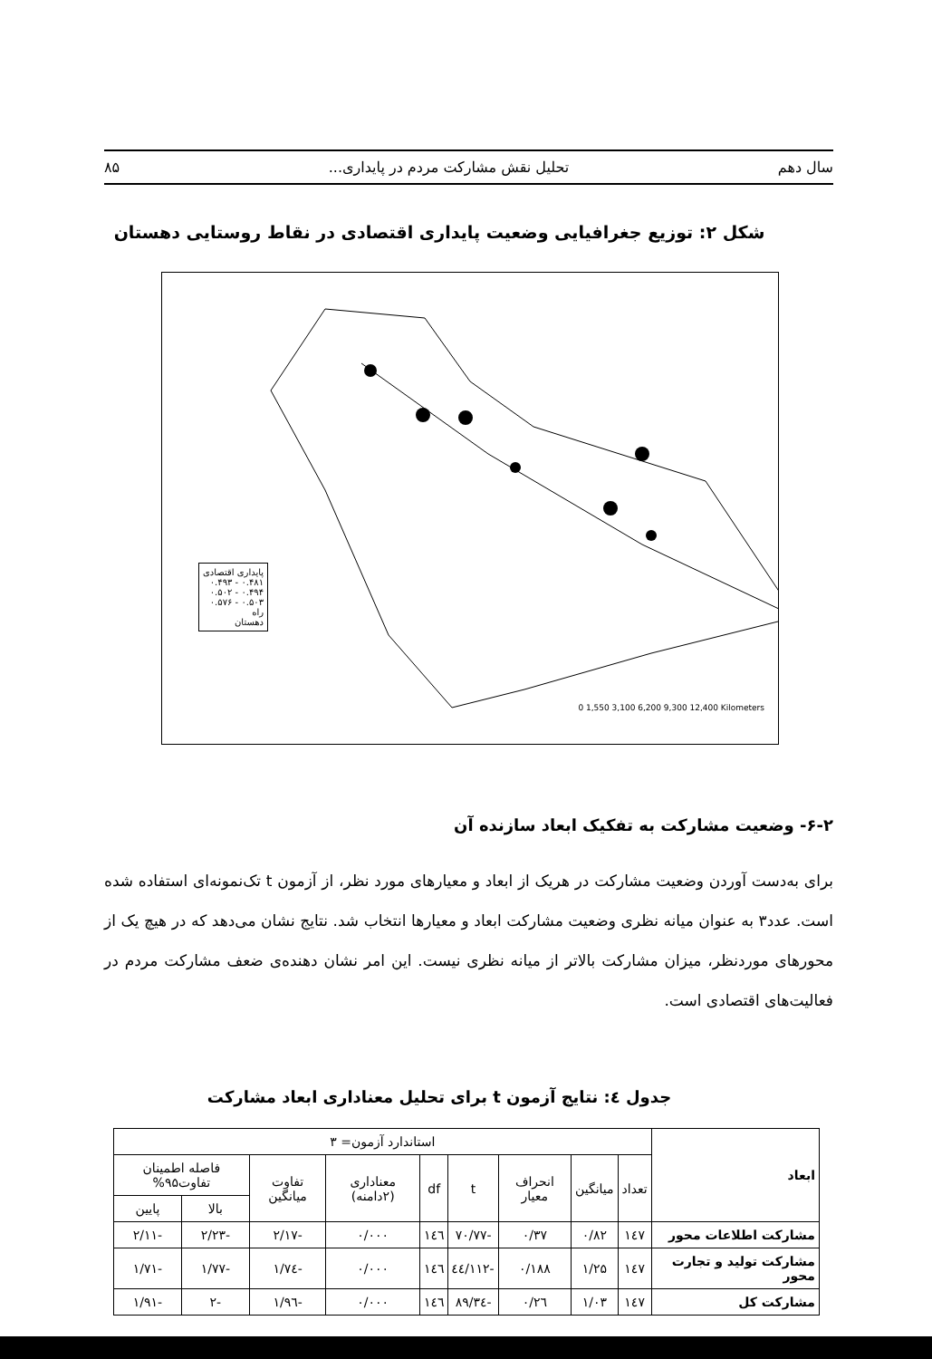سال دهم تحلیل نقش مشارکت مردم در پایداری... ۸۵
شکل ۲: توزیع جغرافیایی وضعیت پایداری اقتصادی در نقاط روستایی دهستان
پایداری اقتصادی
۰.۴۸۱ - ۰.۴۹۳
۰.۴۹۴ - ۰.۵۰۲
۰.۵۰۳ - ۰.۵۷۶
راه
دهستان
0 1,550 3,100 6,200 9,300 12,400 Kilometers
۶-۲- وضعیت مشارکت به تفکیک ابعاد سازنده آن
برای به‌دست آوردن وضعیت مشارکت در هریک از ابعاد و معیارهای مورد نظر، از آزمون t تک‌نمونه‌ای استفاده شده است. عدد۳ به عنوان میانه نظری وضعیت مشارکت ابعاد و معیارها انتخاب شد. نتایج نشان می‌دهد که در هیچ یک از محورهای موردنظر، میزان مشارکت بالاتر از میانه نظری نیست. این امر نشان دهنده‌ی ضعف مشارکت مردم در فعالیت‌های اقتصادی است.
جدول ٤: نتایج آزمون t برای تحلیل معناداری ابعاد مشارکت
| ابعاد | استاندارد آزمون= ۳ | | | | | | | | |
| --- | --- | --- | --- | --- | --- | --- | --- | --- | --- |
| | تعداد | میانگین | انحراف معیار | t | df | معناداری (۲دامنه) | تفاوت میانگین | فاصله اطمینان تفاوت۹۵% | |
| | | | | | | | | بالا | پایین |
| مشارکت اطلاعات محور | ۱٤۷ | ۰/۸۲ | ۰/۳۷ | -۷۰/۷۷ | ۱٤٦ | ۰/۰۰۰ | -۲/۱۷ | -۲/۲۳ | -۲/۱۱ |
| مشارکت تولید و تجارت محور | ۱٤۷ | ۱/۲۵ | ۰/۱۸۸ | -۱۱۲/٤٤ | ۱٤٦ | ۰/۰۰۰ | -۱/۷٤ | -۱/۷۷ | -۱/۷۱ |
| مشارکت کل | ۱٤۷ | ۱/۰۳ | ۰/۲٦ | -۸۹/۳٤ | ۱٤٦ | ۰/۰۰۰ | -۱/۹٦ | -۲ | -۱/۹۱ |